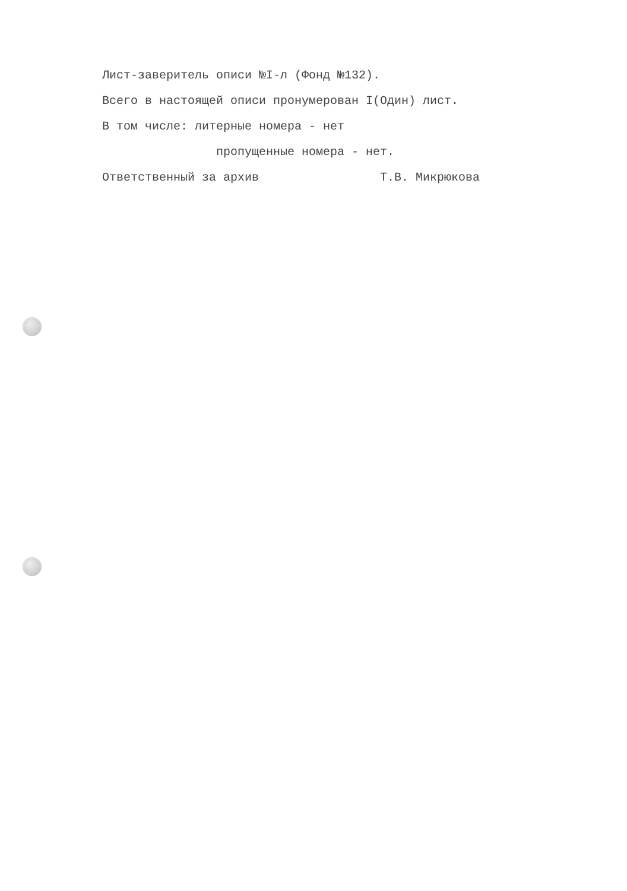Лист-заверитель описи №I-л (Фонд №132).
Всего в настоящей описи пронумерован I(Один) лист.
В том числе: литерные номера - нет
пропущенные номера - нет.
Ответственный за архив Т.В. Микрюкова